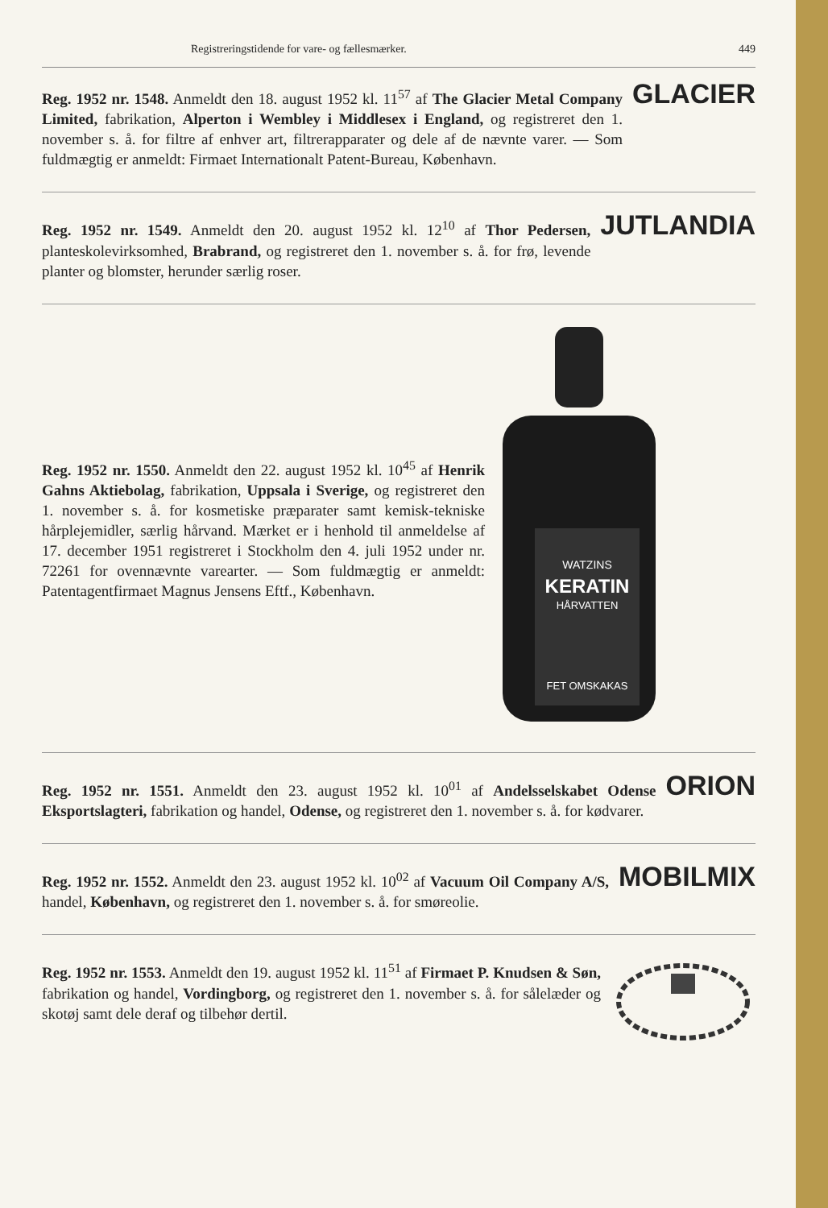Registreringstidende for vare- og fællesmærker. 449
Reg. 1952 nr. 1548. Anmeldt den 18. august 1952 kl. 11<sup>57</sup> af The Glacier Metal Company Limited, fabrikation, Alperton i Wembley i Middlesex i England, og registreret den 1. november s. å. for filtre af enhver art, filtrerapparater og dele af de nævnte varer. — Som fuldmægtig er anmeldt: Firmaet Internationalt Patent-Bureau, København.
GLACIER
Reg. 1952 nr. 1549. Anmeldt den 20. august 1952 kl. 12<sup>10</sup> af Thor Pedersen, planteskolevirksomhed, Brabrand, og registreret den 1. november s. å. for frø, levende planter og blomster, herunder særlig roser.
JUTLANDIA
Reg. 1952 nr. 1550. Anmeldt den 22. august 1952 kl. 10<sup>45</sup> af Henrik Gahns Aktiebolag, fabrikation, Uppsala i Sverige, og registreret den 1. november s. å. for kosmetiske præparater samt kemisk-tekniske hårplejemidler, særlig hårvand. Mærket er i henhold til anmeldelse af 17. december 1951 registreret i Stockholm den 4. juli 1952 under nr. 72261 for ovennævnte varearter. — Som fuldmægtig er anmeldt: Patentagentfirmaet Magnus Jensens Eftf., København.
WATZINS
KERATIN
HÅRVATTEN
FET OMSKAKAS
Reg. 1952 nr. 1551. Anmeldt den 23. august 1952 kl. 10<sup>01</sup> af Andelsselskabet Odense Eksportslagteri, fabrikation og handel, Odense, og registreret den 1. november s. å. for kødvarer.
ORION
Reg. 1952 nr. 1552. Anmeldt den 23. august 1952 kl. 10<sup>02</sup> af Vacuum Oil Company A/S, handel, København, og registreret den 1. november s. å. for smøreolie.
MOBILMIX
Reg. 1952 nr. 1553. Anmeldt den 19. august 1952 kl. 11<sup>51</sup> af Firmaet P. Knudsen & Søn, fabrikation og handel, Vordingborg, og registreret den 1. november s. å. for sålelæder og skotøj samt dele deraf og tilbehør dertil.